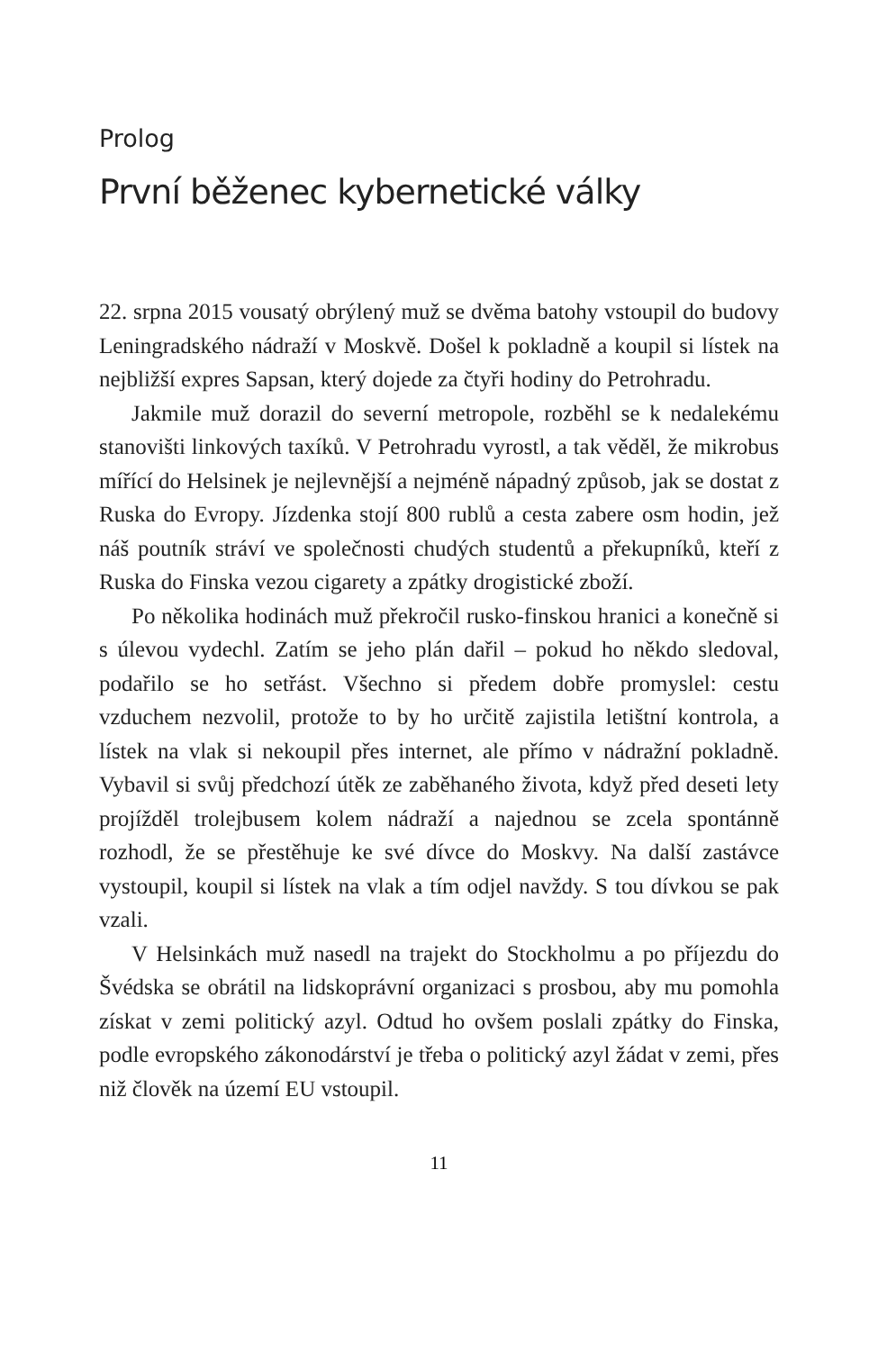Prolog
První běženec kybernetické války
22. srpna 2015 vousatý obrýlený muž se dvěma batohy vstoupil do budovy Leningradského nádraží v Moskvě. Došel k pokladně a koupil si lístek na nejbližší expres Sapsan, který dojede za čtyři hodiny do Petrohradu.
Jakmile muž dorazil do severní metropole, rozběhl se k nedalekému stanovišti linkových taxíků. V Petrohradu vyrostl, a tak věděl, že mikrobus mířící do Helsinek je nejlevnější a nejméně nápadný způsob, jak se dostat z Ruska do Evropy. Jízdenka stojí 800 rublů a cesta zabere osm hodin, jež náš poutník stráví ve společnosti chudých studentů a překupníků, kteří z Ruska do Finska vezou cigarety a zpátky drogistické zboží.
Po několika hodinách muž překročil rusko-finskou hranici a konečně si s úlevou vydechl. Zatím se jeho plán dařil – pokud ho někdo sledoval, podařilo se ho setřást. Všechno si předem dobře promyslel: cestu vzduchem nezvolil, protože to by ho určitě zajistila letištní kontrola, a lístek na vlak si nekoupil přes internet, ale přímo v nádražní pokladně. Vybavil si svůj předchozí útěk ze zaběhaného života, když před deseti lety projížděl trolejbusem kolem nádraží a najednou se zcela spontánně rozhodl, že se přestěhuje ke své dívce do Moskvy. Na další zastávce vystoupil, koupil si lístek na vlak a tím odjel navždy. S tou dívkou se pak vzali.
V Helsinkách muž nasedl na trajekt do Stockholmu a po příjezdu do Švédska se obrátil na lidskoprávní organizaci s prosbou, aby mu pomohla získat v zemi politický azyl. Odtud ho ovšem poslali zpátky do Finska, podle evropského zákonodárství je třeba o politický azyl žádat v zemi, přes niž člověk na území EU vstoupil.
11